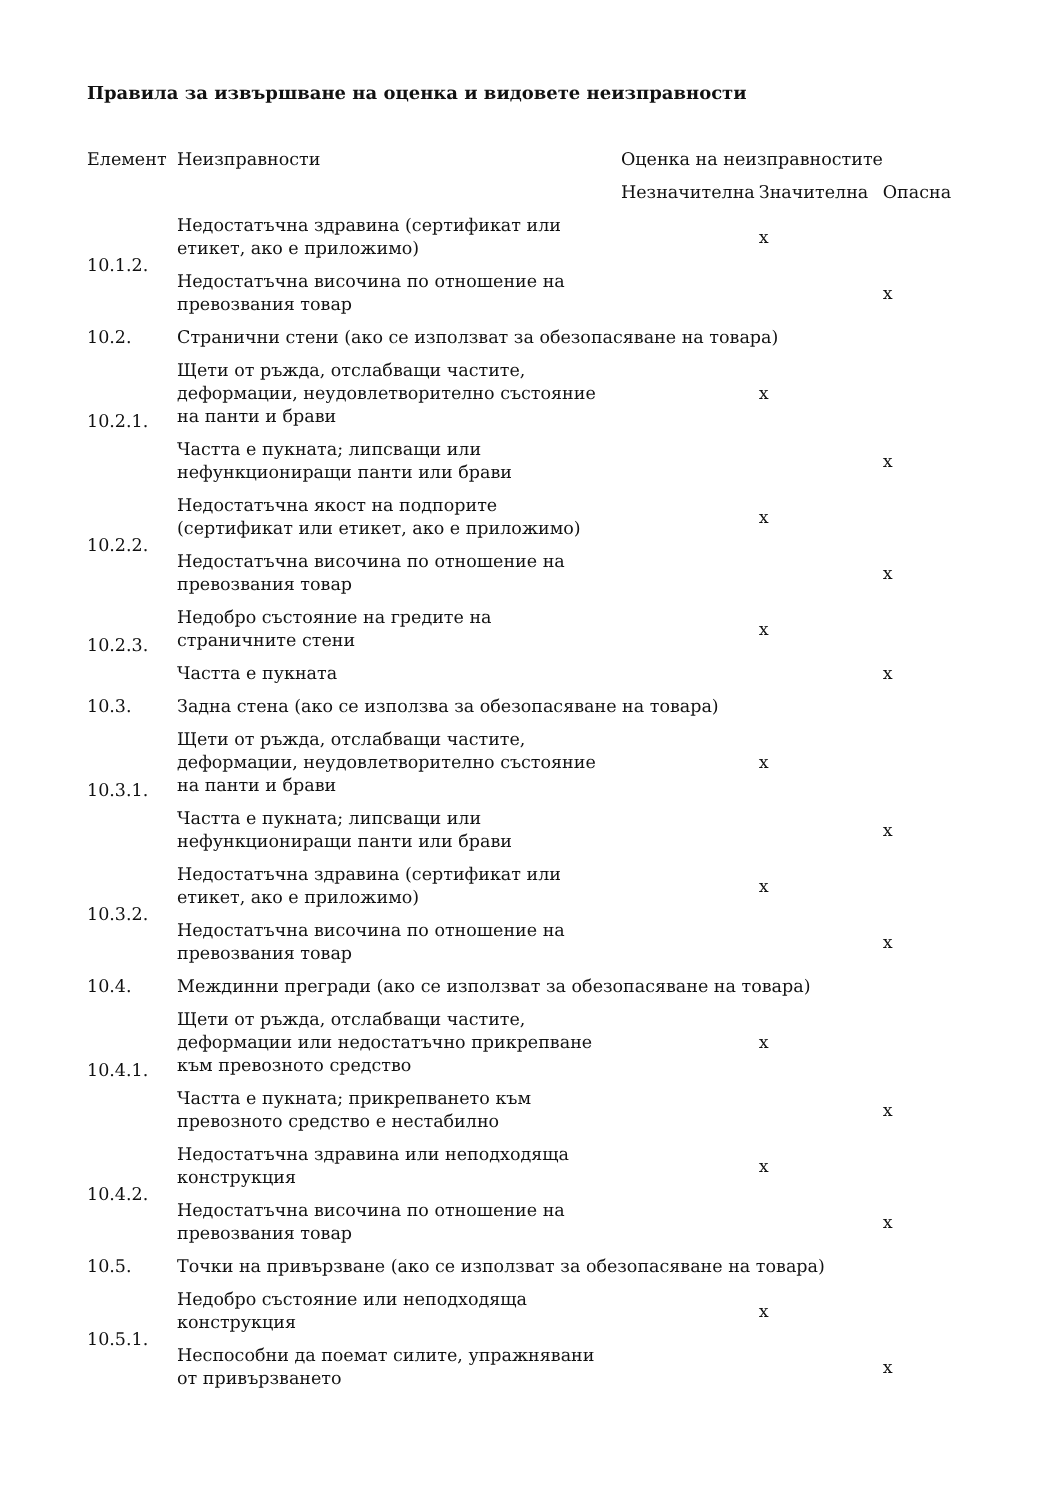Правила за извършване на оценка и видовете неизправности
| Елемент | Неизправности | Оценка на неизправностите | | |
| --- | --- | --- | --- | --- |
| | | Незначителна | Значителна | Опасна |
| 10.1.2. | Недостатъчна здравина (сертификат или етикет, ако е приложимо) | | x | |
| | Недостатъчна височина по отношение на превозвания товар | | | x |
| 10.2. | Странични стени (ако се използват за обезопасяване на товара) | | | |
| 10.2.1. | Щети от ръжда, отслабващи частите, деформации, неудовлетворително състояние на панти и брави | | x | |
| | Частта е пукната; липсващи или нефункциониращи панти или брави | | | x |
| 10.2.2. | Недостатъчна якост на подпорите (сертификат или етикет, ако е приложимо) | | x | |
| | Недостатъчна височина по отношение на превозвания товар | | | x |
| 10.2.3. | Недобро състояние на гредите на страничните стени | | x | |
| | Частта е пукната | | | x |
| 10.3. | Задна стена (ако се използва за обезопасяване на товара) | | | |
| 10.3.1. | Щети от ръжда, отслабващи частите, деформации, неудовлетворително състояние на панти и брави | | x | |
| | Частта е пукната; липсващи или нефункциониращи панти или брави | | | x |
| 10.3.2. | Недостатъчна здравина (сертификат или етикет, ако е приложимо) | | x | |
| | Недостатъчна височина по отношение на превозвания товар | | | x |
| 10.4. | Междинни прегради (ако се използват за обезопасяване на товара) | | | |
| 10.4.1. | Щети от ръжда, отслабващи частите, деформации или недостатъчно прикрепване към превозното средство | | x | |
| | Частта е пукната; прикрепването към превозното средство е нестабилно | | | x |
| 10.4.2. | Недостатъчна здравина или неподходяща конструкция | | x | |
| | Недостатъчна височина по отношение на превозвания товар | | | x |
| 10.5. | Точки на привързване (ако се използват за обезопасяване на товара) | | | |
| 10.5.1. | Недобро състояние или неподходяща конструкция | | x | |
| | Неспособни да поемат силите, упражнявани от привързването | | | x |